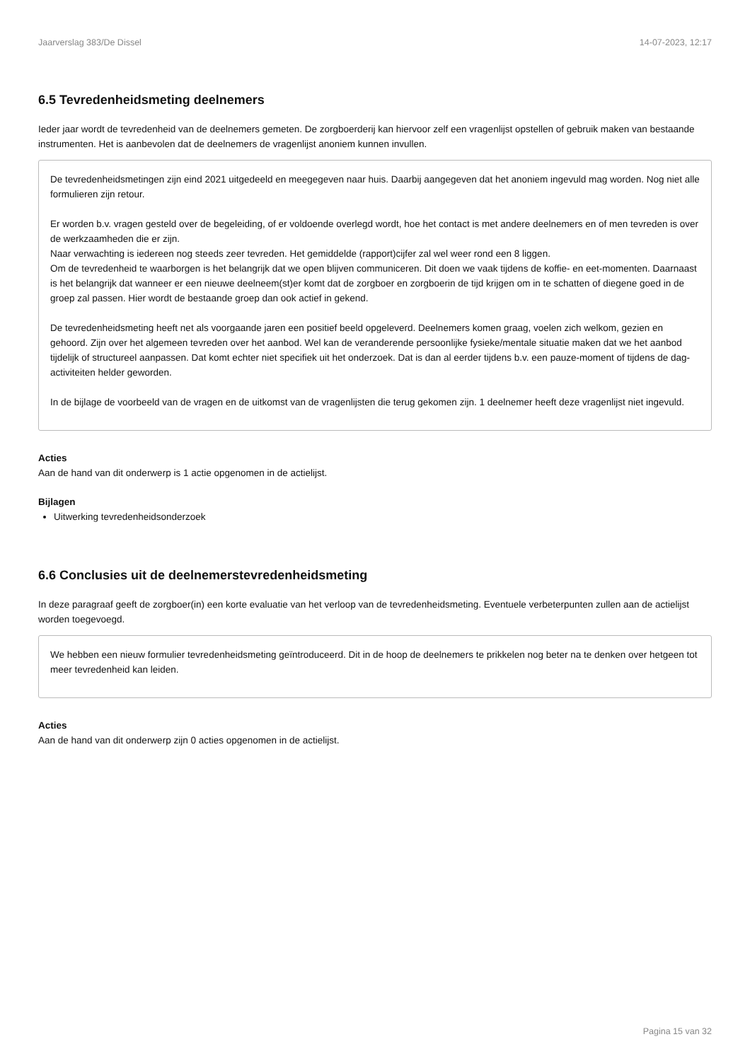Jaarverslag 383/De Dissel 14-07-2023, 12:17
6.5 Tevredenheidsmeting deelnemers
Ieder jaar wordt de tevredenheid van de deelnemers gemeten. De zorgboerderij kan hiervoor zelf een vragenlijst opstellen of gebruik maken van bestaande instrumenten. Het is aanbevolen dat de deelnemers de vragenlijst anoniem kunnen invullen.
De tevredenheidsmetingen zijn eind 2021 uitgedeeld en meegegeven naar huis. Daarbij aangegeven dat het anoniem ingevuld mag worden. Nog niet alle formulieren zijn retour.
Er worden b.v. vragen gesteld over de begeleiding, of er voldoende overlegd wordt, hoe het contact is met andere deelnemers en of men tevreden is over de werkzaamheden die er zijn.
Naar verwachting is iedereen nog steeds zeer tevreden. Het gemiddelde (rapport)cijfer zal wel weer rond een 8 liggen.
Om de tevredenheid te waarborgen is het belangrijk dat we open blijven communiceren. Dit doen we vaak tijdens de koffie- en eet-momenten. Daarnaast is het belangrijk dat wanneer er een nieuwe deelneem(st)er komt dat de zorgboer en zorgboerin de tijd krijgen om in te schatten of diegene goed in de groep zal passen. Hier wordt de bestaande groep dan ook actief in gekend.
De tevredenheidsmeting heeft net als voorgaande jaren een positief beeld opgeleverd. Deelnemers komen graag, voelen zich welkom, gezien en gehoord. Zijn over het algemeen tevreden over het aanbod. Wel kan de veranderende persoonlijke fysieke/mentale situatie maken dat we het aanbod tijdelijk of structureel aanpassen. Dat komt echter niet specifiek uit het onderzoek. Dat is dan al eerder tijdens b.v. een pauze-moment of tijdens de dag-activiteiten helder geworden.
In de bijlage de voorbeeld van de vragen en de uitkomst van de vragenlijsten die terug gekomen zijn. 1 deelnemer heeft deze vragenlijst niet ingevuld.
Acties
Aan de hand van dit onderwerp is 1 actie opgenomen in de actielijst.
Bijlagen
Uitwerking tevredenheidsonderzoek
6.6 Conclusies uit de deelnemerstevredenheidsmeting
In deze paragraaf geeft de zorgboer(in) een korte evaluatie van het verloop van de tevredenheidsmeting. Eventuele verbeterpunten zullen aan de actielijst worden toegevoegd.
We hebben een nieuw formulier tevredenheidsmeting geïntroduceerd. Dit in de hoop de deelnemers te prikkelen nog beter na te denken over hetgeen tot meer tevredenheid kan leiden.
Acties
Aan de hand van dit onderwerp zijn 0 acties opgenomen in de actielijst.
Pagina 15 van 32